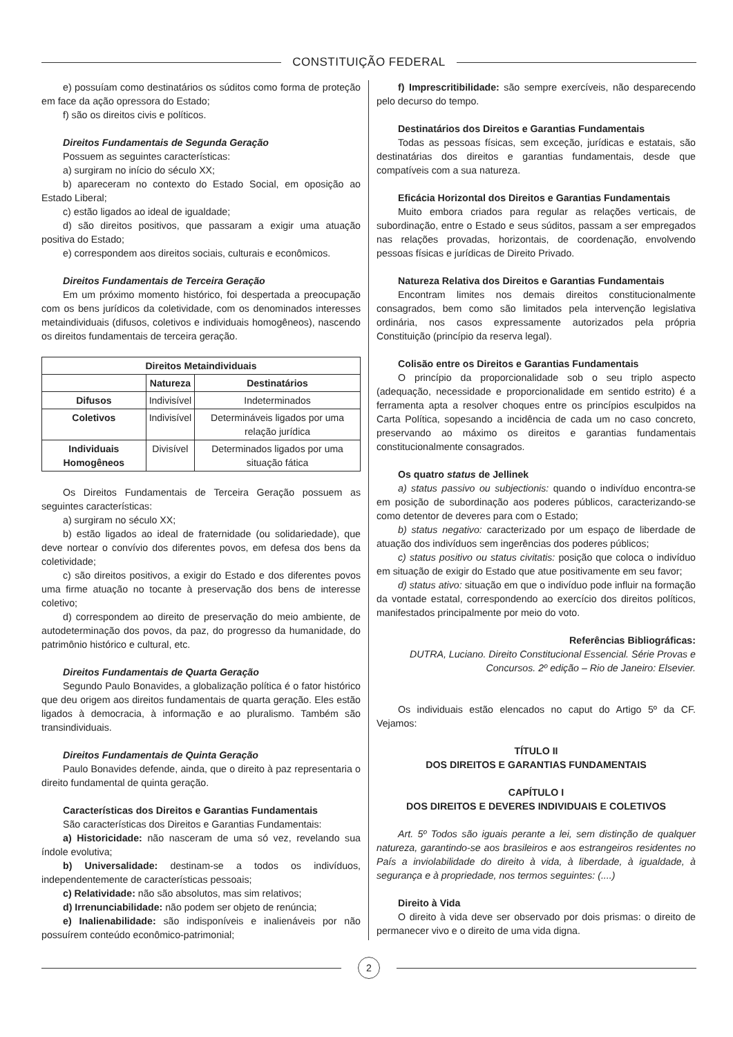CONSTITUIÇÃO FEDERAL
e) possuíam como destinatários os súditos como forma de proteção em face da ação opressora do Estado;
f) são os direitos civis e políticos.
Direitos Fundamentais de Segunda Geração
Possuem as seguintes características:
a) surgiram no início do século XX;
b) apareceram no contexto do Estado Social, em oposição ao Estado Liberal;
c) estão ligados ao ideal de igualdade;
d) são direitos positivos, que passaram a exigir uma atuação positiva do Estado;
e) correspondem aos direitos sociais, culturais e econômicos.
Direitos Fundamentais de Terceira Geração
Em um próximo momento histórico, foi despertada a preocupação com os bens jurídicos da coletividade, com os denominados interesses metaindividuais (difusos, coletivos e individuais homogêneos), nascendo os direitos fundamentais de terceira geração.
| Direitos Metaindividuais | | |
| --- | --- | --- |
| | Natureza | Destinatários |
| Difusos | Indivisível | Indeterminados |
| Coletivos | Indivisível | Determináveis ligados por uma relação jurídica |
| Individuais Homogêneos | Divisível | Determinados ligados por uma situação fática |
Os Direitos Fundamentais de Terceira Geração possuem as seguintes características:
a) surgiram no século XX;
b) estão ligados ao ideal de fraternidade (ou solidariedade), que deve nortear o convívio dos diferentes povos, em defesa dos bens da coletividade;
c) são direitos positivos, a exigir do Estado e dos diferentes povos uma firme atuação no tocante à preservação dos bens de interesse coletivo;
d) correspondem ao direito de preservação do meio ambiente, de autodeterminação dos povos, da paz, do progresso da humanidade, do patrimônio histórico e cultural, etc.
Direitos Fundamentais de Quarta Geração
Segundo Paulo Bonavides, a globalização política é o fator histórico que deu origem aos direitos fundamentais de quarta geração. Eles estão ligados à democracia, à informação e ao pluralismo. Também são transindividuais.
Direitos Fundamentais de Quinta Geração
Paulo Bonavides defende, ainda, que o direito à paz representaria o direito fundamental de quinta geração.
Características dos Direitos e Garantias Fundamentais
São características dos Direitos e Garantias Fundamentais:
a) Historicidade: não nasceram de uma só vez, revelando sua índole evolutiva;
b) Universalidade: destinam-se a todos os indivíduos, independentemente de características pessoais;
c) Relatividade: não são absolutos, mas sim relativos;
d) Irrenunciabilidade: não podem ser objeto de renúncia;
e) Inalienabilidade: são indisponíveis e inalienáveis por não possuírem conteúdo econômico-patrimonial;
f) Imprescritibilidade: são sempre exercíveis, não desparecendo pelo decurso do tempo.
Destinatários dos Direitos e Garantias Fundamentais
Todas as pessoas físicas, sem exceção, jurídicas e estatais, são destinatárias dos direitos e garantias fundamentais, desde que compatíveis com a sua natureza.
Eficácia Horizontal dos Direitos e Garantias Fundamentais
Muito embora criados para regular as relações verticais, de subordinação, entre o Estado e seus súditos, passam a ser empregados nas relações provadas, horizontais, de coordenação, envolvendo pessoas físicas e jurídicas de Direito Privado.
Natureza Relativa dos Direitos e Garantias Fundamentais
Encontram limites nos demais direitos constitucionalmente consagrados, bem como são limitados pela intervenção legislativa ordinária, nos casos expressamente autorizados pela própria Constituição (princípio da reserva legal).
Colisão entre os Direitos e Garantias Fundamentais
O princípio da proporcionalidade sob o seu triplo aspecto (adequação, necessidade e proporcionalidade em sentido estrito) é a ferramenta apta a resolver choques entre os princípios esculpidos na Carta Política, sopesando a incidência de cada um no caso concreto, preservando ao máximo os direitos e garantias fundamentais constitucionalmente consagrados.
Os quatro status de Jellinek
a) status passivo ou subjectionis: quando o indivíduo encontra-se em posição de subordinação aos poderes públicos, caracterizando-se como detentor de deveres para com o Estado;
b) status negativo: caracterizado por um espaço de liberdade de atuação dos indivíduos sem ingerências dos poderes públicos;
c) status positivo ou status civitatis: posição que coloca o indivíduo em situação de exigir do Estado que atue positivamente em seu favor;
d) status ativo: situação em que o indivíduo pode influir na formação da vontade estatal, correspondendo ao exercício dos direitos políticos, manifestados principalmente por meio do voto.
Referências Bibliográficas:
DUTRA, Luciano. Direito Constitucional Essencial. Série Provas e Concursos. 2º edição – Rio de Janeiro: Elsevier.
Os individuais estão elencados no caput do Artigo 5º da CF. Vejamos:
TÍTULO II
DOS DIREITOS E GARANTIAS FUNDAMENTAIS
CAPÍTULO I
DOS DIREITOS E DEVERES INDIVIDUAIS E COLETIVOS
Art. 5º Todos são iguais perante a lei, sem distinção de qualquer natureza, garantindo-se aos brasileiros e aos estrangeiros residentes no País a inviolabilidade do direito à vida, à liberdade, à igualdade, à segurança e à propriedade, nos termos seguintes: (....)
Direito à Vida
O direito à vida deve ser observado por dois prismas: o direito de permanecer vivo e o direito de uma vida digna.
2